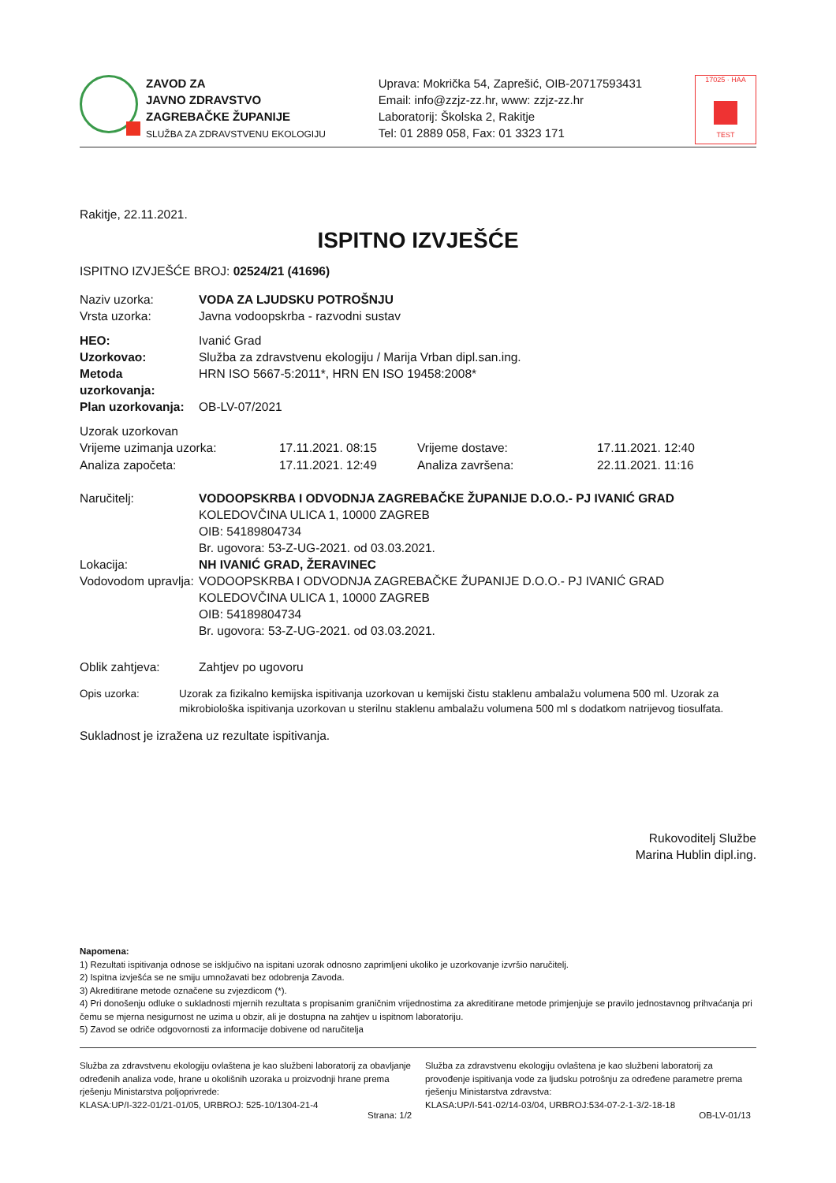ZAVOD ZA
JAVNO ZDRAVSTVO
ZAGREBAČKE ŽUPANIJE
SLUŽBA ZA ZDRAVSTVENU EKOLOGIJU
Uprava: Mokrička 54, Zaprešić, OIB-20717593431
Email: info@zzjz-zz.hr, www: zzjz-zz.hr
Laboratorij: Školska 2, Rakitje
Tel: 01 2889 058, Fax: 01 3323 171
17025 · HAA
TEST
Rakitje, 22.11.2021.
ISPITNO IZVJEŠĆE
ISPITNO IZVJEŠĆE BROJ: 02524/21 (41696)
Naziv uzorka: VODA ZA LJUDSKU POTROŠNJU
Vrsta uzorka: Javna vodoopskrba - razvodni sustav
HEO: Ivanić Grad
Uzorkovao: Služba za zdravstvenu ekologiju / Marija Vrban dipl.san.ing.
Metoda uzorkovanja:
HRN ISO 5667-5:2011*, HRN EN ISO 19458:2008*
Plan uzorkovanja:
OB-LV-07/2021
Uzorak uzorkovan
Vrijeme uzimanja uzorka:
17.11.2021. 08:15
Vrijeme dostave:
17.11.2021. 12:40
Analiza započeta:
17.11.2021. 12:49
Analiza završena:
22.11.2021. 11:16
Naručitelj: VODOOPSKRBA I ODVODNJA ZAGREBAČKE ŽUPANIJE D.O.O.- PJ IVANIĆ GRAD
KOLEDOVČINA ULICA 1, 10000 ZAGREB
OIB: 54189804734
Br. ugovora: 53-Z-UG-2021. od 03.03.2021.
Lokacija: NH IVANIĆ GRAD, ŽERAVINEC
Vodovodom upravlja:
VODOOPSKRBA I ODVODNJA ZAGREBAČKE ŽUPANIJE D.O.O.- PJ IVANIĆ GRAD
KOLEDOVČINA ULICA 1, 10000 ZAGREB
OIB: 54189804734
Br. ugovora: 53-Z-UG-2021. od 03.03.2021.
Oblik zahtjeva: Zahtjev po ugovoru
Opis uzorka: Uzorak za fizikalno kemijska ispitivanja uzorkovan u kemijski čistu staklenu ambalažu volumena 500 ml. Uzorak za mikrobiološka ispitivanja uzorkovan u sterilnu staklenu ambalažu volumena 500 ml s dodatkom natrijevog tiosulfata.
Sukladnost je izražena uz rezultate ispitivanja.
Rukovoditelj Službe
Marina Hublin dipl.ing.
Napomena:
1) Rezultati ispitivanja odnose se isključivo na ispitani uzorak odnosno zaprimljeni ukoliko je uzorkovanje izvršio naručitelj.
2) Ispitna izvješća se ne smiju umnožavati bez odobrenja Zavoda.
3) Akreditirane metode označene su zvjezdicom (*).
4) Pri donošenju odluke o sukladnosti mjernih rezultata s propisanim graničnim vrijednostima za akreditirane metode primjenjuje se pravilo jednostavnog prihvaćanja pri čemu se mjerna nesigurnost ne uzima u obzir, ali je dostupna na zahtjev u ispitnom laboratoriju.
5) Zavod se odriče odgovornosti za informacije dobivene od naručitelja
Služba za zdravstvenu ekologiju ovlaštena je kao službeni laboratorij za obavljanje određenih analiza vode, hrane u okolišnih uzoraka u proizvodnji hrane prema rješenju Ministarstva poljoprivrede:
KLASA:UP/I-322-01/21-01/05, URBROJ: 525-10/1304-21-4
Služba za zdravstvenu ekologiju ovlaštena je kao službeni laboratorij za provođenje ispitivanja vode za ljudsku potrošnju za određene parametre prema rješenju Ministarstva zdravstva:
KLASA:UP/I-541-02/14-03/04, URBROJ:534-07-2-1-3/2-18-18
Strana: 1/2 OB-LV-01/13